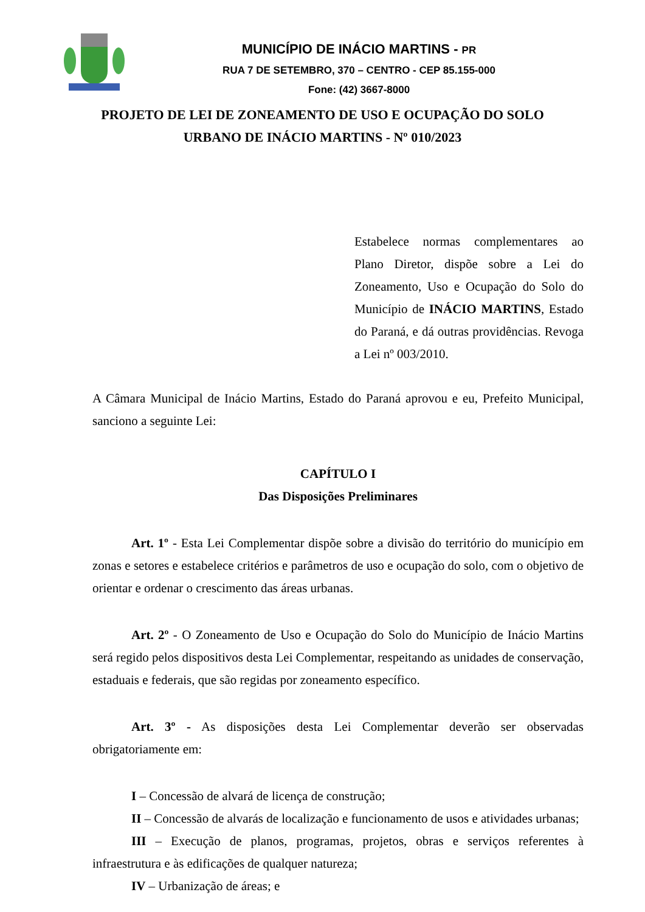MUNICÍPIO DE INÁCIO MARTINS - PR
RUA 7 DE SETEMBRO, 370 – CENTRO - CEP 85.155-000
Fone: (42) 3667-8000
PROJETO DE LEI DE ZONEAMENTO DE USO E OCUPAÇÃO DO SOLO
URBANO DE INÁCIO MARTINS - Nº 010/2023
Estabelece normas complementares ao Plano Diretor, dispõe sobre a Lei do Zoneamento, Uso e Ocupação do Solo do Município de INÁCIO MARTINS, Estado do Paraná, e dá outras providências. Revoga a Lei nº 003/2010.
A Câmara Municipal de Inácio Martins, Estado do Paraná aprovou e eu, Prefeito Municipal, sanciono a seguinte Lei:
CAPÍTULO I
Das Disposições Preliminares
Art. 1º - Esta Lei Complementar dispõe sobre a divisão do território do município em zonas e setores e estabelece critérios e parâmetros de uso e ocupação do solo, com o objetivo de orientar e ordenar o crescimento das áreas urbanas.
Art. 2º - O Zoneamento de Uso e Ocupação do Solo do Município de Inácio Martins será regido pelos dispositivos desta Lei Complementar, respeitando as unidades de conservação, estaduais e federais, que são regidas por zoneamento específico.
Art. 3º - As disposições desta Lei Complementar deverão ser observadas obrigatoriamente em:
I – Concessão de alvará de licença de construção;
II – Concessão de alvarás de localização e funcionamento de usos e atividades urbanas;
III – Execução de planos, programas, projetos, obras e serviços referentes à infraestrutura e às edificações de qualquer natureza;
IV – Urbanização de áreas; e